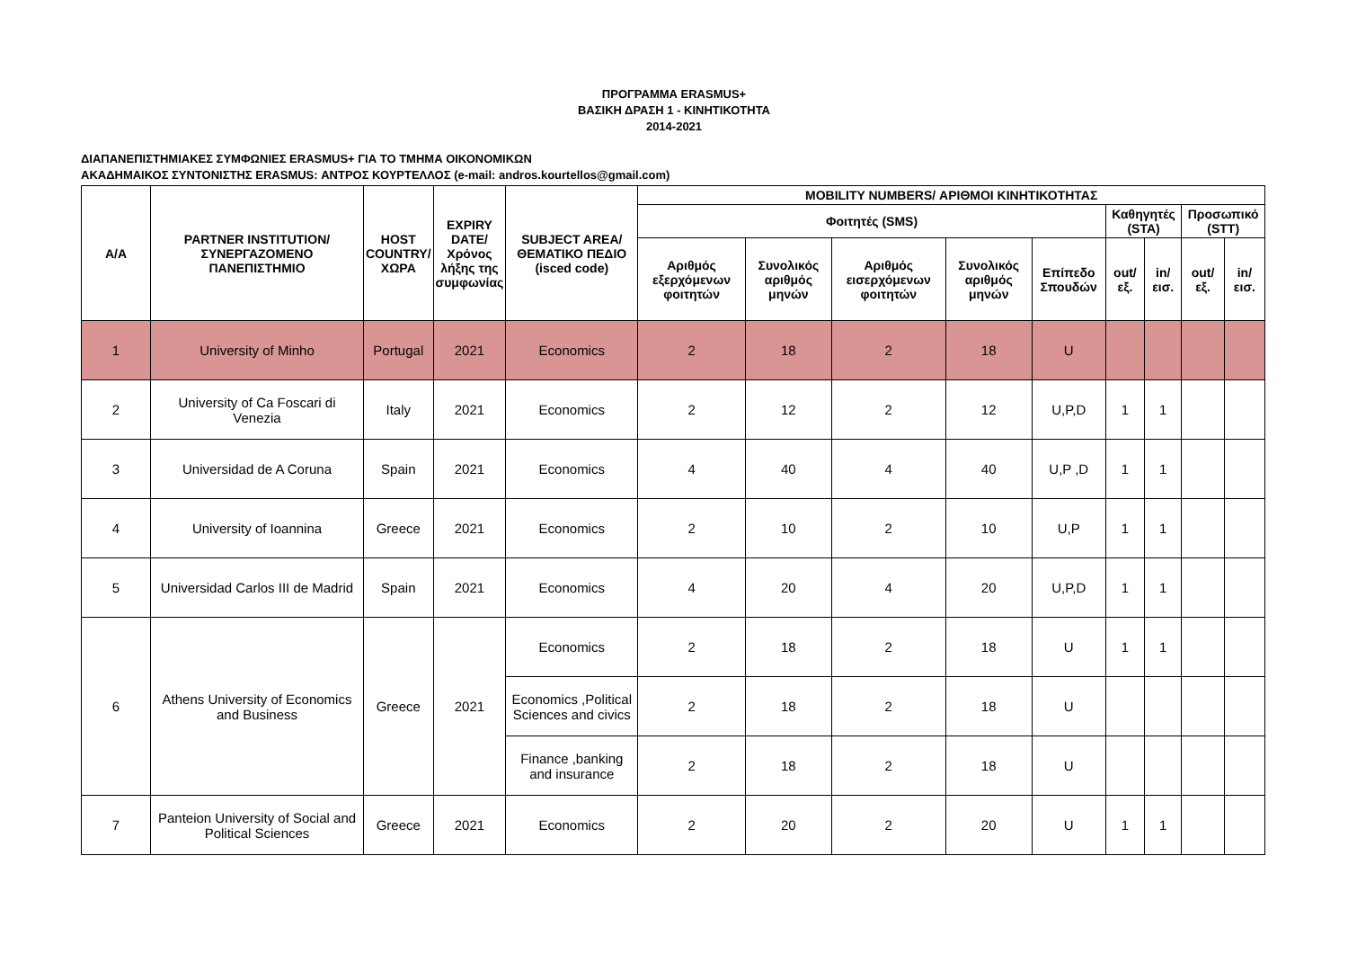ΠΡΟΓΡΑΜΜΑ ERASMUS+
ΒΑΣΙΚΗ ΔΡΑΣΗ 1 - ΚΙΝΗΤΙΚΟΤΗΤΑ
2014-2021
ΔΙΑΠΑΝΕΠΙΣΤΗΜΙΑΚΕΣ ΣΥΜΦΩΝΙΕΣ ERASMUS+ ΓΙΑ ΤΟ ΤΜΗΜΑ ΟΙΚΟΝΟΜΙΚΩΝ
ΑΚΑΔΗΜΑΙΚΟΣ ΣΥΝΤΟΝΙΣΤΗΣ ERASMUS: ΑΝΤΡΟΣ ΚΟΥΡΤΕΛΛΟΣ (e-mail: andros.kourtellos@gmail.com)
| A/A | PARTNER INSTITUTION/ ΣΥΝΕΡΓΑΖΟΜΕΝΟ ΠΑΝΕΠΙΣΤΗΜΙΟ | HOST COUNTRY/ ΧΩΡΑ | EXPIRY DATE/ Χρόνος λήξης της συμφωνίας | SUBJECT AREA/ ΘΕΜΑΤΙΚΟ ΠΕΔΙΟ (isced code) | MOBILITY NUMBERS/ ΑΡΙΘΜΟΙ ΚΙΝΗΤΙΚΟΤΗΤΑΣ | | | | | | | | |
| --- | --- | --- | --- | --- | --- | --- | --- | --- | --- | --- | --- | --- | --- |
| | | | | | Φοιτητές (SMS) | | | | | Καθηγητές (STA) | | Προσωπικό (STT) | |
| | | | | | Αριθμός εξερχόμενων φοιτητών | Συνολικός αριθμός μηνών | Αριθμός εισερχόμενων φοιτητών | Συνολικός αριθμός μηνών | Επίπεδο Σπουδών | out/εξ. | in/εισ. | out/εξ. | in/εισ. |
| 1 | University of Minho | Portugal | 2021 | Economics | 2 | 18 | 2 | 18 | U | | | | |
| 2 | University of Ca Foscari di Venezia | Italy | 2021 | Economics | 2 | 12 | 2 | 12 | U,P,D | 1 | 1 | | |
| 3 | Universidad de A Coruna | Spain | 2021 | Economics | 4 | 40 | 4 | 40 | U,P ,D | 1 | 1 | | |
| 4 | University of Ioannina | Greece | 2021 | Economics | 2 | 10 | 2 | 10 | U,P | 1 | 1 | | |
| 5 | Universidad Carlos III de Madrid | Spain | 2021 | Economics | 4 | 20 | 4 | 20 | U,P,D | 1 | 1 | | |
| 6 | Athens University of Economics and Business | Greece | 2021 | Economics | 2 | 18 | 2 | 18 | U | 1 | 1 | | |
| | | | | Economics ,Political Sciences and civics | 2 | 18 | 2 | 18 | U | | | | |
| | | | | Finance ,banking and insurance | 2 | 18 | 2 | 18 | U | | | | |
| 7 | Panteion University of Social and Political Sciences | Greece | 2021 | Economics | 2 | 20 | 2 | 20 | U | 1 | 1 | | |